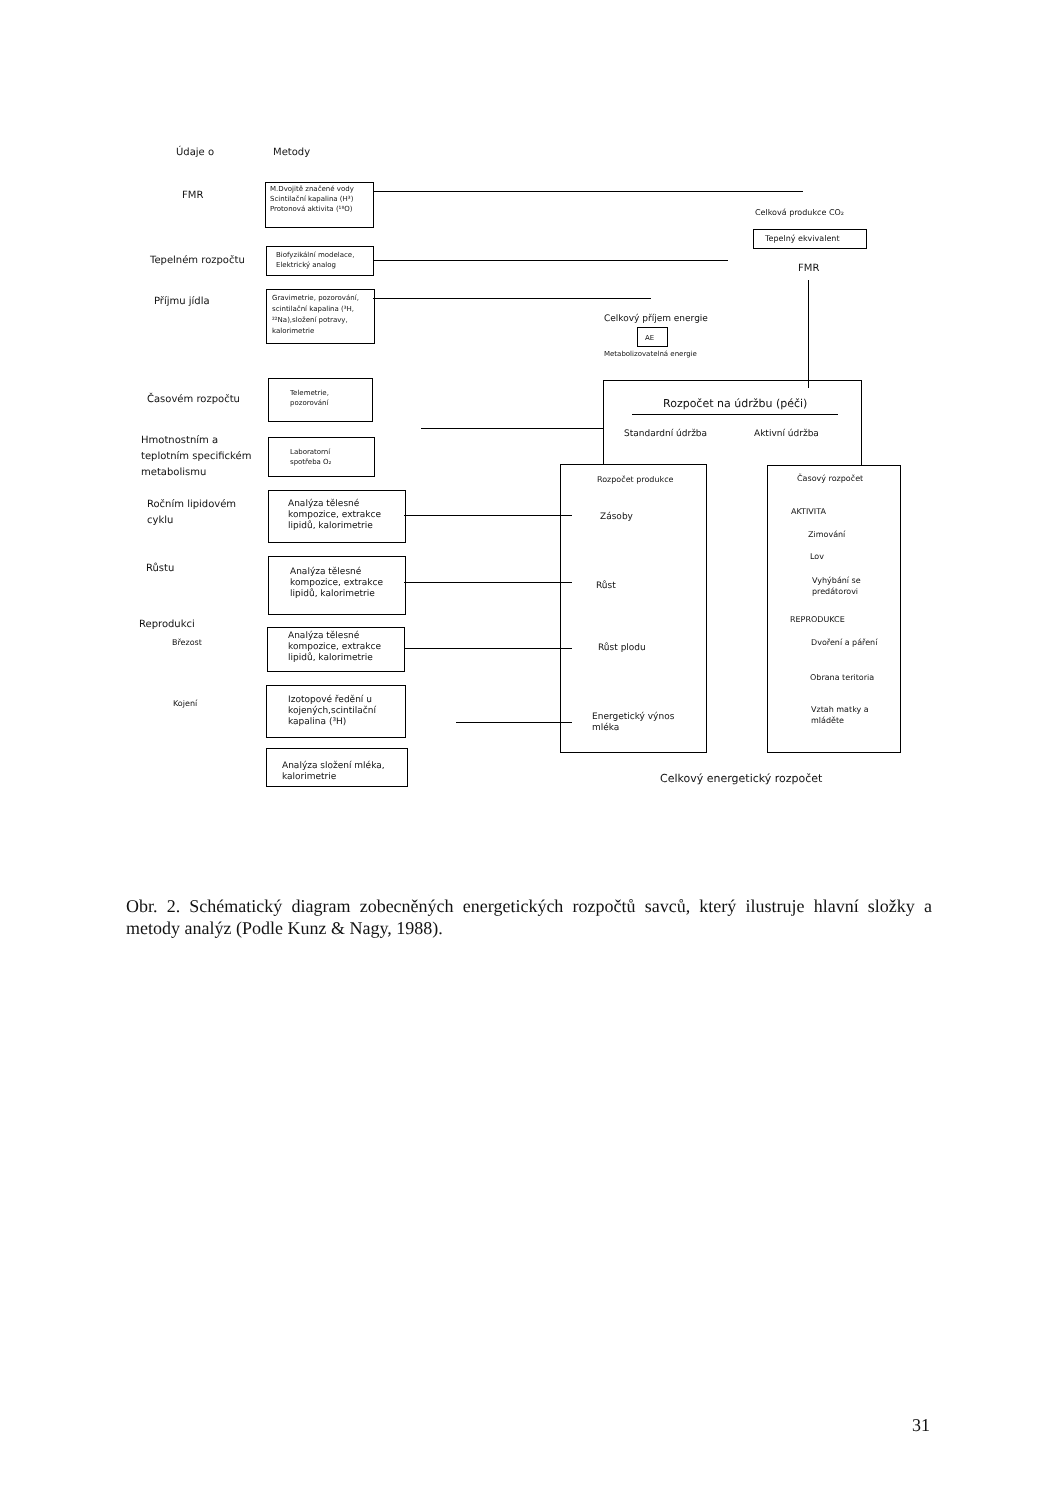Údaje o Metody
FMR
M.Dvojitě značené vody
Scintilační kapalina (H³)
Protonová aktivita (¹⁸O)
Celková produkce CO₂
Tepelný ekvivalent
FMR
Tepelném rozpočtu
Biofyzikální modelace,
Elektrický analog
Příjmu jídla
Gravimetrie, pozorování,
scintilační kapalina (³H,
²²Na),složení potravy,
kalorimetrie
Celkový příjem energie
AE
Metabolizovatelná energie
Časovém rozpočtu
Telemetrie,
pozorování
Hmotnostním a
teplotním specifickém
metabolismu
Laboratorní
spotřeba O₂
Rozpočet na údržbu (péči)
Standardní údržba Aktivní údržba
Ročním lipidovém
cyklu
Analýza tělesné
kompozice, extrakce
lipidů, kalorimetrie
Rozpočet produkce
Zásoby
Růst
Růst plodu
Energetický výnos
mléka
Časový rozpočet
AKTIVITA
Zimování
Lov
Vyhýbání se
predátorovi
REPRODUKCE
Dvoření a páření
Obrana teritoria
Vztah matky a
mláděte
Růstu
Analýza tělesné
kompozice, extrakce
lipidů, kalorimetrie
Reprodukci
Březost
Analýza tělesné
kompozice, extrakce
lipidů, kalorimetrie
Kojení
Izotopové ředění u
kojených,scintilační
kapalina (³H)
Analýza složení mléka,
kalorimetrie
Celkový energetický rozpočet
Obr. 2. Schématický diagram zobecněných energetických rozpočtů savců, který ilustruje hlavní složky a metody analýz (Podle Kunz & Nagy, 1988).
31